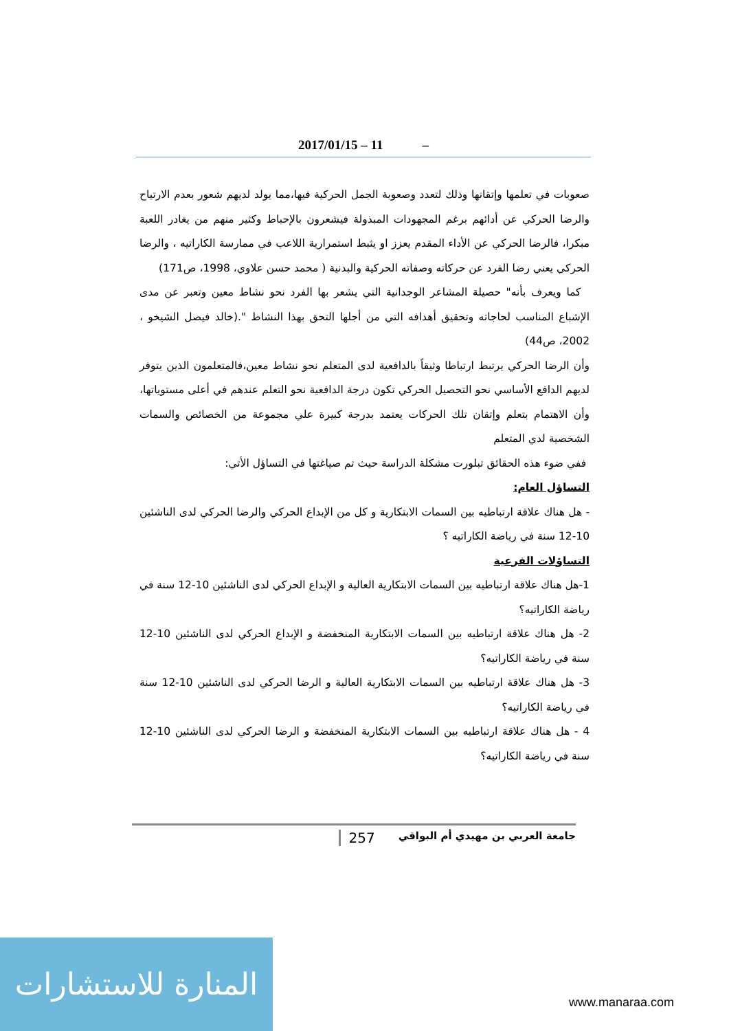2017/01/15 – 11 –
صعوبات في تعلمها وإتقانها وذلك لتعدد وصعوبة الجمل الحركية فيها،مما يولد لديهم شعور بعدم الارتياح والرضا الحركي عن أدائهم برغم المجهودات المبذولة فيشعرون بالإحباط وكثير منهم من يغادر اللعبة مبكرا، فالرضا الحركي عن الأداء المقدم يعزز او يثبط استمرارية اللاعب في ممارسة الكاراتيه ، والرضا الحركي يعني رضا الفرد عن حركاته وصفاته الحركية والبدنية ( محمد حسن علاوي، 1998، ص171)
كما ويعرف بأنه" حصيلة المشاعر الوجدانية التي يشعر بها الفرد نحو نشاط معين وتعبر عن مدى الإشباع المناسب لحاجاته وتحقيق أهدافه التي من أجلها التحق بهذا النشاط ".(خالد فيصل الشيخو ، 2002، ص44)
وأن الرضا الحركي يرتبط ارتباطا وثيقاً بالدافعية لدى المتعلم نحو نشاط معين،فالمتعلمون الذين يتوفر لديهم الدافع الأساسي نحو التحصيل الحركي تكون درجة الدافعية نحو التعلم عندهم في أعلى مستوياتها، وأن الاهتمام بتعلم وإتقان تلك الحركات يعتمد بدرجة كبيرة علي مجموعة من الخصائص والسمات الشخصية لدي المتعلم
ففي ضوء هذه الحقائق تبلورت مشكلة الدراسة حيث تم صياغتها في التساؤل الأتي:
التساؤل العام:
- هل هناك علاقة ارتباطيه بين السمات الابتكارية و كل من الإبداع الحركي والرضا الحركي لدى الناشئين 10-12 سنة في رياضة الكاراتيه ؟
التساؤلات الفرعية
1-هل هناك علاقة ارتباطيه بين السمات الابتكارية العالية و الإبداع الحركي لدى الناشئين 10-12 سنة في رياضة الكاراتيه؟
2- هل هناك علاقة ارتباطيه بين السمات الابتكارية المنخفضة و الإبداع الحركي لدى الناشئين 10-12 سنة في رياضة الكاراتيه؟
3- هل هناك علاقة ارتباطيه بين السمات الابتكارية العالية و الرضا الحركي لدى الناشئين 10-12 سنة في رياضة الكاراتيه؟
4 - هل هناك علاقة ارتباطيه بين السمات الابتكارية المنخفضة و الرضا الحركي لدى الناشئين 10-12 سنة في رياضة الكاراتيه؟
257 جامعة العربي بن مهيدي أم البواقي
المنارة للاستشارات
www.manaraa.com